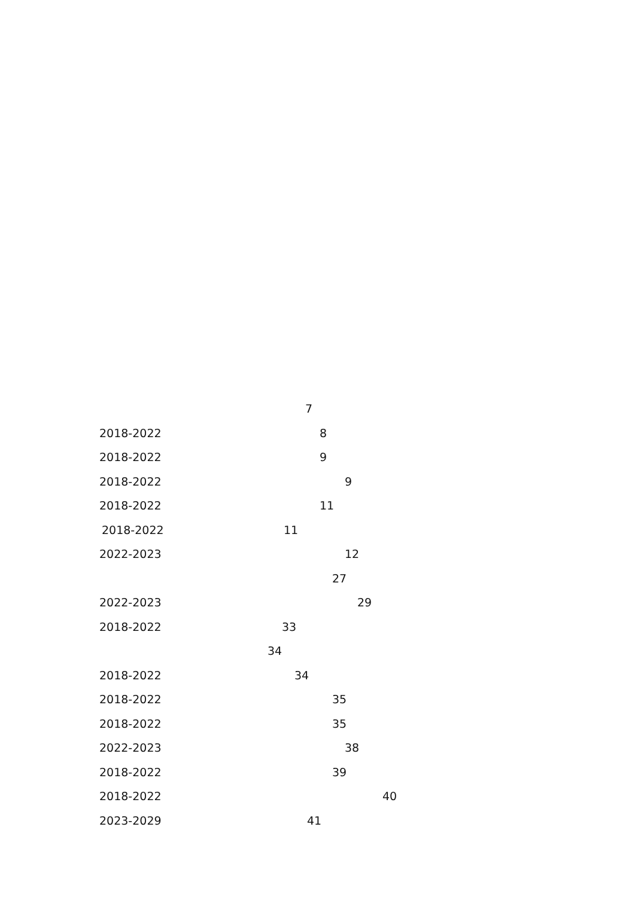7
2018-2022 8
2018-2022 9
2018-2022 9
2018-2022 11
2018-2022 11
2022-2023 12
27
2022-2023 29
2018-2022 33
34
2018-2022 34
2018-2022 35
2018-2022 35
2022-2023 38
2018-2022 39
2018-2022 40
2023-2029 41